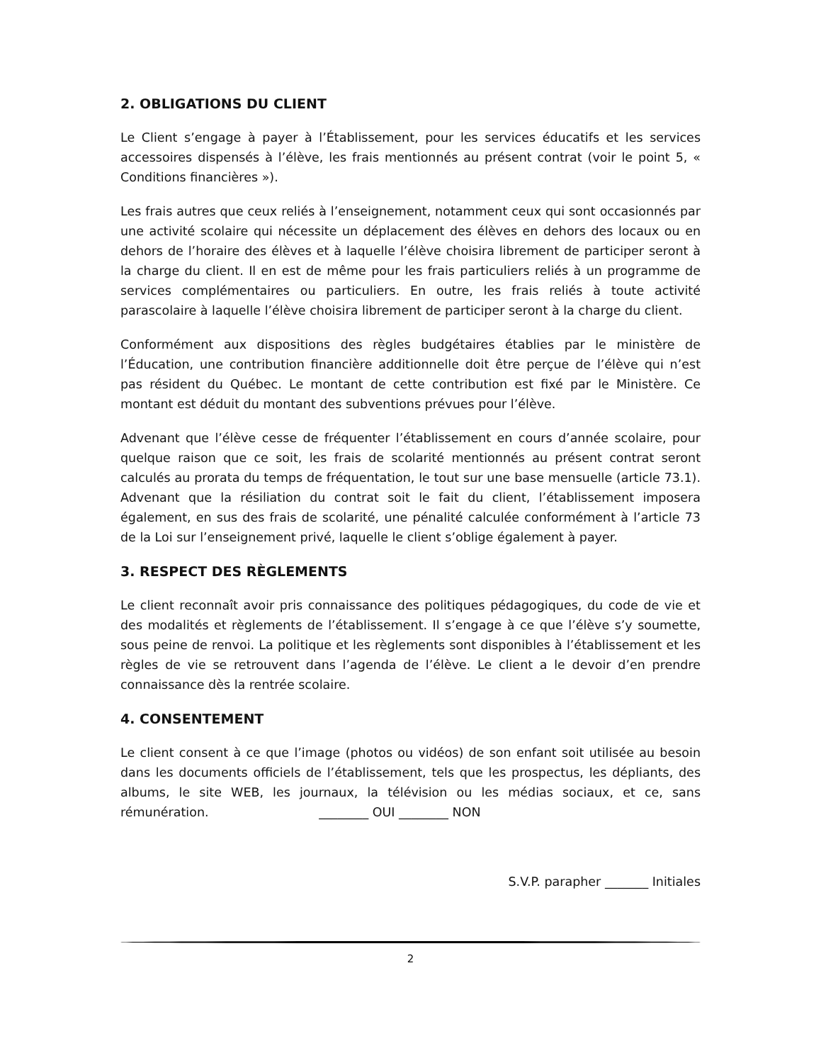2. OBLIGATIONS DU CLIENT
Le Client s’engage à payer à l’Établissement, pour les services éducatifs et les services accessoires dispensés à l’élève, les frais mentionnés au présent contrat (voir le point 5, « Conditions financières »).
Les frais autres que ceux reliés à l’enseignement, notamment ceux qui sont occasionnés par une activité scolaire qui nécessite un déplacement des élèves en dehors des locaux ou en dehors de l’horaire des élèves et à laquelle l’élève choisira librement de participer seront à la charge du client. Il en est de même pour les frais particuliers reliés à un programme de services complémentaires ou particuliers. En outre, les frais reliés à toute activité parascolaire à laquelle l’élève choisira librement de participer seront à la charge du client.
Conformément aux dispositions des règles budgétaires établies par le ministère de l’Éducation, une contribution financière additionnelle doit être perçue de l’élève qui n’est pas résident du Québec. Le montant de cette contribution est fixé par le Ministère. Ce montant est déduit du montant des subventions prévues pour l’élève.
Advenant que l’élève cesse de fréquenter l’établissement en cours d’année scolaire, pour quelque raison que ce soit, les frais de scolarité mentionnés au présent contrat seront calculés au prorata du temps de fréquentation, le tout sur une base mensuelle (article 73.1). Advenant que la résiliation du contrat soit le fait du client, l’établissement imposera également, en sus des frais de scolarité, une pénalité calculée conformément à l’article 73 de la Loi sur l’enseignement privé, laquelle le client s’oblige également à payer.
3. RESPECT DES RÈGLEMENTS
Le client reconnaît avoir pris connaissance des politiques pédagogiques, du code de vie et des modalités et règlements de l’établissement. Il s’engage à ce que l’élève s’y soumette, sous peine de renvoi. La politique et les règlements sont disponibles à l’établissement et les règles de vie se retrouvent dans l’agenda de l’élève. Le client a le devoir d’en prendre connaissance dès la rentrée scolaire.
4. CONSENTEMENT
Le client consent à ce que l’image (photos ou vidéos) de son enfant soit utilisée au besoin dans les documents officiels de l’établissement, tels que les prospectus, les dépliants, des albums, le site WEB, les journaux, la télévision ou les médias sociaux, et ce, sans rémunération. ________ OUI ________ NON
S.V.P. parapher _______ Initiales
2